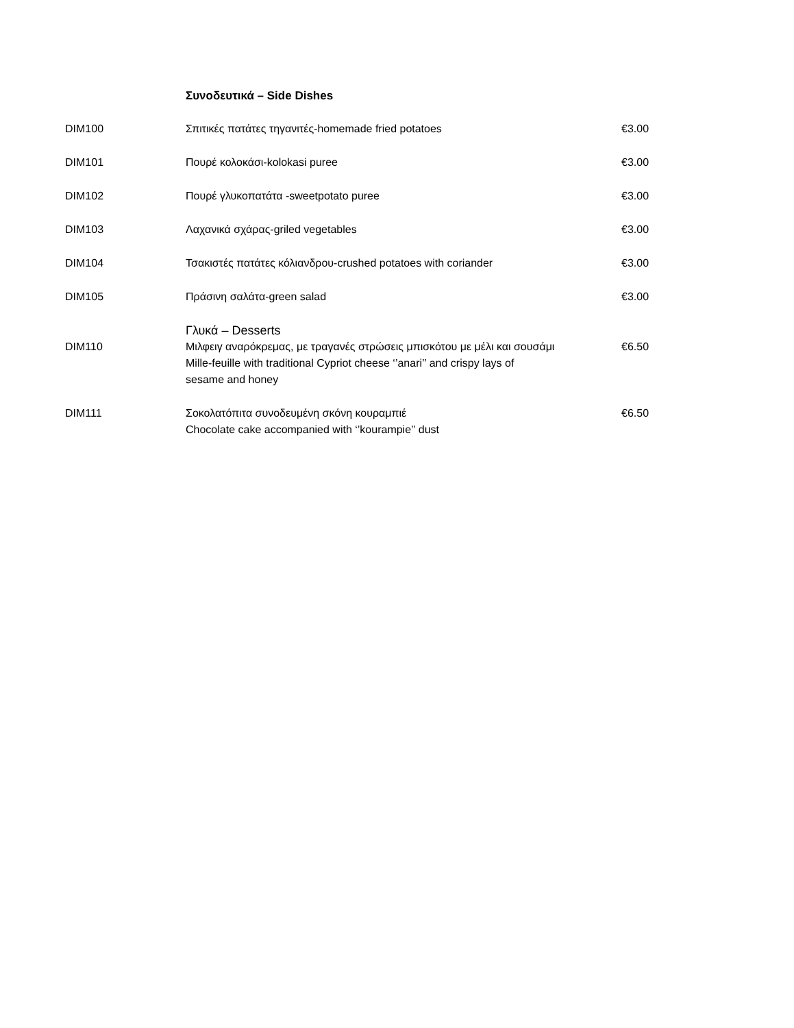Συνοδευτικά – Side Dishes
| DIM100 | Σπιτικές πατάτες τηγανιτές-homemade fried potatoes | €3.00 |
| DIM101 | Πουρέ κολοκάσι-kolokasi puree | €3.00 |
| DIM102 | Πουρέ γλυκοπατάτα -sweetpotato puree | €3.00 |
| DIM103 | Λαχανικά σχάρας-griled vegetables | €3.00 |
| DIM104 | Τσακιστές πατάτες κόλιανδρου-crushed potatoes with coriander | €3.00 |
| DIM105 | Πράσινη σαλάτα-green salad | €3.00 |
| | Γλυκά – Desserts | |
| DIM110 | Μιλφειγ αναρόκρεμας, με τραγανές στρώσεις μπισκότου με μέλι και σουσάμι Mille-feuille with traditional Cypriot cheese ‘’anari’’ and crispy lays of sesame and honey | €6.50 |
| DIM111 | Σοκολατόπιτα συνοδευμένη σκόνη κουραμπιέ Chocolate cake accompanied with ‘’kourampie’’ dust | €6.50 |